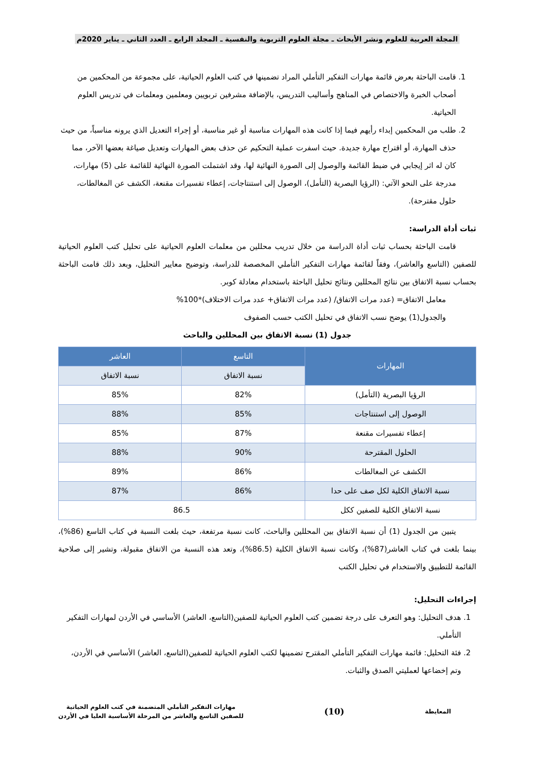المجلة العربية للعلوم ونشر الأبحاث ـ مجلة العلوم التربوية والنفسية ـ المجلد الرابع ـ العدد الثاني ـ يناير 2020م
1. قامت الباحثة بعرض قائمة مهارات التفكير التأملي المراد تضمينها في كتب العلوم الحياتية، على مجموعة من المحكمين من أصحاب الخبرة والاختصاص في المناهج وأساليب التدريس، بالإضافة مشرفين تربويين ومعلمين ومعلمات في تدريس العلوم الحياتية.
2. طلب من المحكمين إبداء رأيهم فيما إذا كانت هذه المهارات مناسبة أو غير مناسبة، أو إجراء التعديل الذي يرونه مناسباً، من حيث حذف المهارة، أو اقتراح مهارة جديدة. حيث اسفرت عملية التحكيم عن حذف بعض المهارات وتعديل صياغة بعضها الآخر، مما كان له اثر إيجابي في ضبط القائمة والوصول إلى الصورة النهائية لها، وقد اشتملت الصورة النهائية للقائمة على (5) مهارات، مدرجة على النحو الآتي: (الرؤيا البصرية (التأمل)، الوصول إلى استنتاجات، إعطاء تفسيرات مقنعة، الكشف عن المغالطات، حلول مقترحة).
ثبات أداة الدراسة:
قامت الباحثة بحساب ثبات أداة الدراسة من خلال تدريب محللين من معلمات العلوم الحياتية على تحليل كتب العلوم الحياتية للصفين (التاسع والعاشر)، وفقاً لقائمة مهارات التفكير التأملي المخصصة للدراسة، وتوضيح معايير التحليل، وبعد ذلك قامت الباحثة بحساب نسبة الاتفاق بين نتائج المحللين ونتائج تحليل الباحثة باستخدام معادلة كوبر.
معامل الاتفاق= (عدد مرات الاتفاق/ (عدد مرات الاتفاق+ عدد مرات الاختلاف)*100%
والجدول(1) يوضح نسب الاتفاق في تحليل الكتب حسب الصفوف
جدول (1) نسبة الاتفاق بين المحللين والباحث
| المهارات | التاسع | العاشر |
| --- | --- | --- |
| | نسبة الاتفاق | نسبة الاتفاق |
| الرؤيا البصرية (التأمل) | 82% | 85% |
| الوصول إلى استنتاجات | 85% | 88% |
| إعطاء تفسيرات مقنعة | 87% | 85% |
| الحلول المقترحة | 90% | 88% |
| الكشف عن المغالطات | 86% | 89% |
| نسبة الاتفاق الكلية لكل صف على حدا | 86% | 87% |
| نسبة الاتفاق الكلية للصفين ككل | 86.5 | |
يتبين من الجدول (1) أن نسبة الاتفاق بين المحللين والباحث، كانت نسبة مرتفعة، حيث بلغت النسبة في كتاب التاسع (86%)، بينما بلغت في كتاب العاشر(87%)، وكانت نسبة الاتفاق الكلية (86.5%)، وتعد هذه النسبة من الاتفاق مقبولة، وتشير إلى صلاحية القائمة للتطبيق والاستخدام في تحليل الكتب
إجراءات التحليل:
1. هدف التحليل: وهو التعرف على درجة تضمين كتب العلوم الحياتية للصفين(التاسع، العاشر) الأساسي في الأردن لمهارات التفكير التأملي.
2. فئة التحليل: قائمة مهارات التفكير التأملي المقترح تضمينها لكتب العلوم الحياتية للصفين(التاسع، العاشر) الأساسي في الأردن، وتم إخضاعها لعمليتي الصدق والثبات.
المعايطة
(10)
مهارات التفكير التأملي المتضمنة في كتب العلوم الحياتية
للصفين التاسع والعاشر من المرحلة الأساسية العليا في الأردن